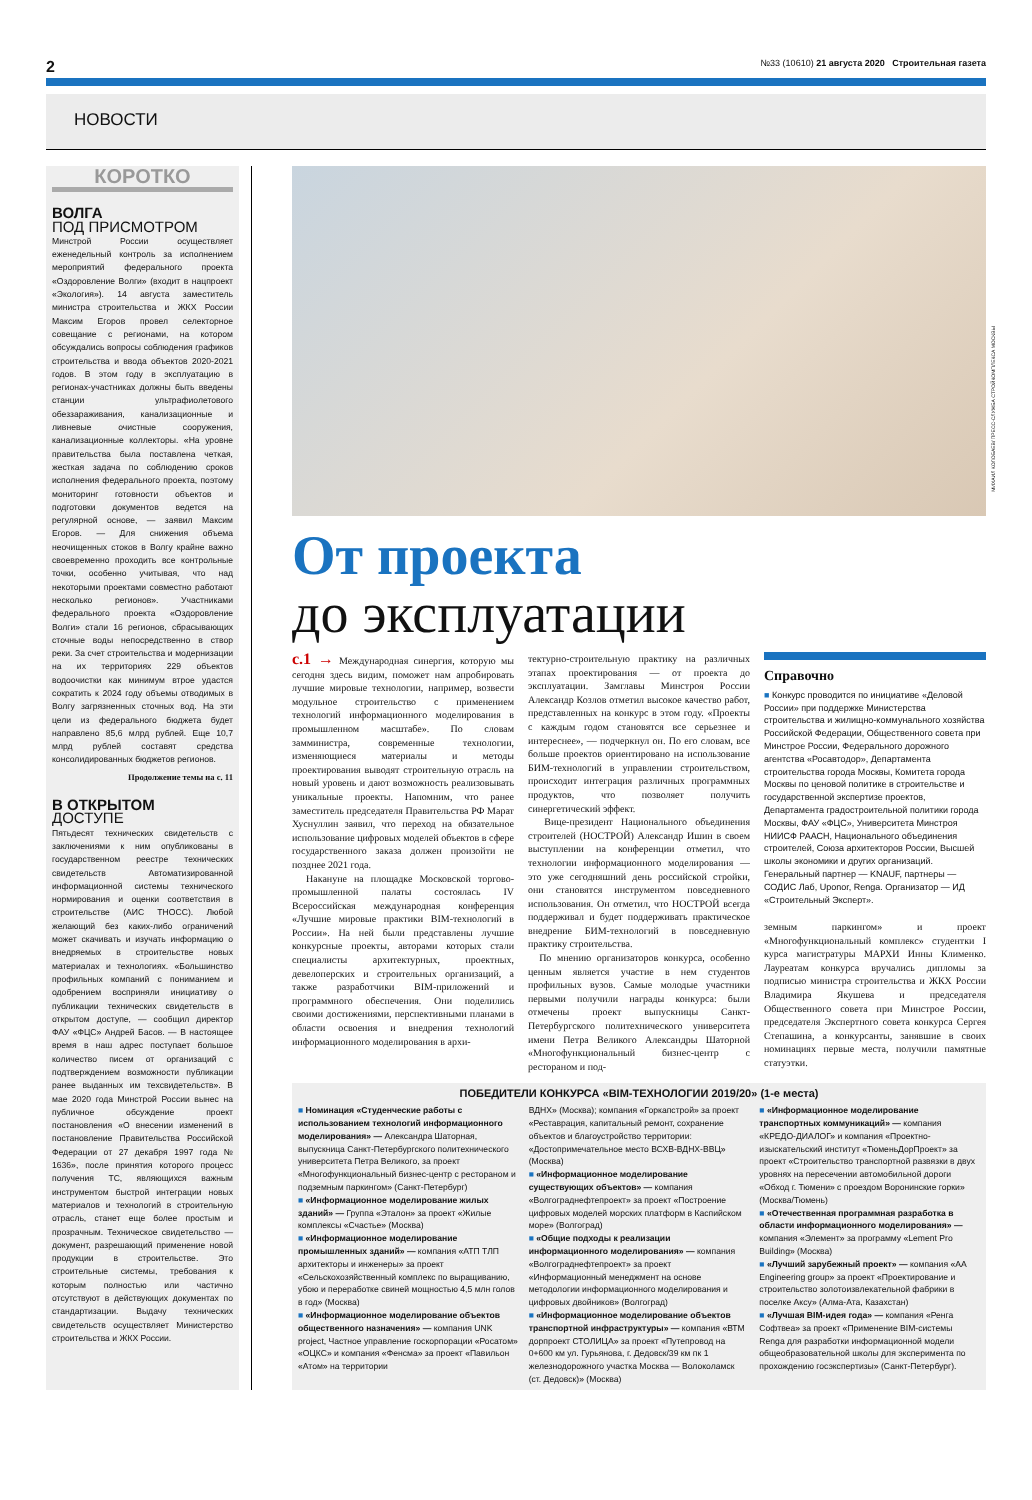2 №33 (10610) 21 августа 2020 Строительная газета
НОВОСТИ
КОРОТКО
ВОЛГА
ПОД ПРИСМОТРОМ
Минстрой России осуществляет еженедельный контроль за исполнением мероприятий федерального проекта «Оздоровление Волги» (входит в нацпроект «Экология»). 14 августа заместитель министра строительства и ЖКХ России Максим Егоров провел селекторное совещание с регионами, на котором обсуждались вопросы соблюдения графиков строительства и ввода объектов 2020-2021 годов. В этом году в эксплуатацию в регионах-участниках должны быть введены станции ультрафиолетового обеззараживания, канализационные и ливневые очистные сооружения, канализационные коллекторы. «На уровне правительства была поставлена четкая, жесткая задача по соблюдению сроков исполнения федерального проекта, поэтому мониторинг готовности объектов и подготовки документов ведется на регулярной основе, — заявил Максим Егоров. — Для снижения объема неочищенных стоков в Волгу крайне важно своевременно проходить все контрольные точки, особенно учитывая, что над некоторыми проектами совместно работают несколько регионов». Участниками федерального проекта «Оздоровление Волги» стали 16 регионов, сбрасывающих сточные воды непосредственно в створ реки. За счет строительства и модернизации на их территориях 229 объектов водоочистки как минимум втрое удастся сократить к 2024 году объемы отводимых в Волгу загрязненных сточных вод. На эти цели из федерального бюджета будет направлено 85,6 млрд рублей. Еще 10,7 млрд рублей составят средства консолидированных бюджетов регионов.
Продолжение темы на с. 11
В ОТКРЫТОМ
ДОСТУПЕ
Пятьдесят технических свидетельств с заключениями к ним опубликованы в государственном реестре технических свидетельств Автоматизированной информационной системы технического нормирования и оценки соответствия в строительстве (АИС ТНОСС). Любой желающий без каких-либо ограничений может скачивать и изучать информацию о внедряемых в строительстве новых материалах и технологиях. «Большинство профильных компаний с пониманием и одобрением восприняли инициативу о публикации технических свидетельств в открытом доступе, — сообщил директор ФАУ «ФЦС» Андрей Басов. — В настоящее время в наш адрес поступает большое количество писем от организаций с подтверждением возможности публикации ранее выданных им техсвидетельств». В мае 2020 года Минстрой России вынес на публичное обсуждение проект постановления «О внесении изменений в постановление Правительства Российской Федерации от 27 декабря 1997 года № 1636», после принятия которого процесс получения ТС, являющихся важным инструментом быстрой интеграции новых материалов и технологий в строительную отрасль, станет еще более простым и прозрачным. Техническое свидетельство — документ, разрешающий применение новой продукции в строительстве. Это строительные системы, требования к которым полностью или частично отсутствуют в действующих документах по стандартизации. Выдачу технических свидетельств осуществляет Министерство строительства и ЖКХ России.
МИХАИЛ КОЛОБАЕВ/ ПРЕСС-СЛУЖБА СТРОЙКОМПЛЕКСА МОСКВЫ
От проекта
до эксплуатации
с.1 → Международная синергия, которую мы сегодня здесь видим, поможет нам апробировать лучшие мировые технологии, например, возвести модульное строительство с применением технологий информационного моделирования в промышленном масштабе». По словам замминистра, современные технологии, изменяющиеся материалы и методы проектирования выводят строительную отрасль на новый уровень и дают возможность реализовывать уникальные проекты. Напомним, что ранее заместитель председателя Правительства РФ Марат Хуснуллин заявил, что переход на обязательное использование цифровых моделей объектов в сфере государственного заказа должен произойти не позднее 2021 года.
Накануне на площадке Московской торгово-промышленной палаты состоялась IV Всероссийская международная конференция «Лучшие мировые практики BIM-технологий в России». На ней были представлены лучшие конкурсные проекты, авторами которых стали специалисты архитектурных, проектных, девелоперских и строительных организаций, а также разработчики BIM-приложений и программного обеспечения. Они поделились своими достижениями, перспективными планами в области освоения и внедрения технологий информационного моделирования в архи-
тектурно-строительную практику на различных этапах проектирования — от проекта до эксплуатации. Замглавы Минстроя России Александр Козлов отметил высокое качество работ, представленных на конкурс в этом году. «Проекты с каждым годом становятся все серьезнее и интереснее», — подчеркнул он. По его словам, все больше проектов ориентировано на использование БИМ-технологий в управлении строительством, происходит интеграция различных программных продуктов, что позволяет получить синергетический эффект.
Вице-президент Национального объединения строителей (НОСТРОЙ) Александр Ишин в своем выступлении на конференции отметил, что технологии информационного моделирования — это уже сегодняшний день российской стройки, они становятся инструментом повседневного использования. Он отметил, что НОСТРОЙ всегда поддерживал и будет поддерживать практическое внедрение БИМ-технологий в повседневную практику строительства.
По мнению организаторов конкурса, особенно ценным является участие в нем студентов профильных вузов. Самые молодые участники первыми получили награды конкурса: были отмечены проект выпускницы Санкт-Петербургского политехнического университета имени Петра Великого Александры Шаторной «Многофункциональный бизнес-центр с рестораном и под-
Справочно
■ Конкурс проводится по инициативе «Деловой России» при поддержке Министерства строительства и жилищно-коммунального хозяйства Российской Федерации, Общественного совета при Минстрое России, Федерального дорожного агентства «Росавтодор», Департамента строительства города Москвы, Комитета города Москвы по ценовой политике в строительстве и государственной экспертизе проектов, Департамента градостроительной политики города Москвы, ФАУ «ФЦС», Университета Минстроя НИИСФ РААСН, Национального объединения строителей, Союза архитекторов России, Высшей школы экономики и других организаций. Генеральный партнер — KNAUF, партнеры — СОДИС Лаб, Uponor, Renga. Организатор — ИД «Строительный Эксперт».
земным паркингом» и проект «Многофункциональный комплекс» студентки I курса магистратуры МАРХИ Инны Клименко. Лауреатам конкурса вручались дипломы за подписью министра строительства и ЖКХ России Владимира Якушева и председателя Общественного совета при Минстрое России, председателя Экспертного совета конкурса Сергея Степашина, а конкурсанты, занявшие в своих номинациях первые места, получили памятные статуэтки.
ПОБЕДИТЕЛИ КОНКУРСА «BIM-ТЕХНОЛОГИИ 2019/20» (1-е места)
■ Номинация «Студенческие работы с использованием технологий информационного моделирования» — Александра Шаторная, выпускница Санкт-Петербургского политехнического университета Петра Великого, за проект «Многофункциональный бизнес-центр с рестораном и подземным паркингом» (Санкт-Петербург)
■ «Информационное моделирование жилых зданий» — Группа «Эталон» за проект «Жилые комплексы «Счастье» (Москва)
■ «Информационное моделирование промышленных зданий» — компания «АТП ТЛП архитекторы и инженеры» за проект «Сельскохозяйственный комплекс по выращиванию, убою и переработке свиней мощностью 4,5 млн голов в год» (Москва)
■ «Информационное моделирование объектов общественного назначения» — компания UNK project, Частное управление госкорпорации «Росатом» «ОЦКС» и компания «Фенсма» за проект «Павильон «Атом» на территории
ВДНХ» (Москва); компания «Горкапстрой» за проект «Реставрация, капитальный ремонт, сохранение объектов и благоустройство территории: «Достопримечательное место ВСХВ-ВДНХ-ВВЦ» (Москва)
■ «Информационное моделирование существующих объектов» — компания «Волгограднефтепроект» за проект «Построение цифровых моделей морских платформ в Каспийском море» (Волгоград)
■ «Общие подходы к реализации информационного моделирования» — компания «Волгограднефтепроект» за проект «Информационный менеджмент на основе методологии информационного моделирования и цифровых двойников» (Волгоград)
■ «Информационное моделирование объектов транспортной инфраструктуры» — компания «ВТМ дорпроект СТОЛИЦА» за проект «Путепровод на 0+600 км ул. Гурьянова, г. Дедовск/39 км пк 1 железнодорожного участка Москва — Волоколамск (ст. Дедовск)» (Москва)
■ «Информационное моделирование транспортных коммуникаций» — компания «КРЕДО-ДИАЛОГ» и компания «Проектно-изыскательский институт «ТюменьДорПроект» за проект «Строительство транспортной развязки в двух уровнях на пересечении автомобильной дороги «Обход г. Тюмени» с проездом Воронинские горки» (Москва/Тюмень)
■ «Отечественная программная разработка в области информационного моделирования» — компания «Элемент» за программу «Lement Pro Building» (Москва)
■ «Лучший зарубежный проект» — компания «AA Engineering group» за проект «Проектирование и строительство золотоизвлекательной фабрики в поселке Аксу» (Алма-Ата, Казахстан)
■ «Лучшая BIM-идея года» — компания «Ренга Софтвеа» за проект «Применение BIM-системы Renga для разработки информационной модели общеобразовательной школы для эксперимента по прохождению госэкспертизы» (Санкт-Петербург).